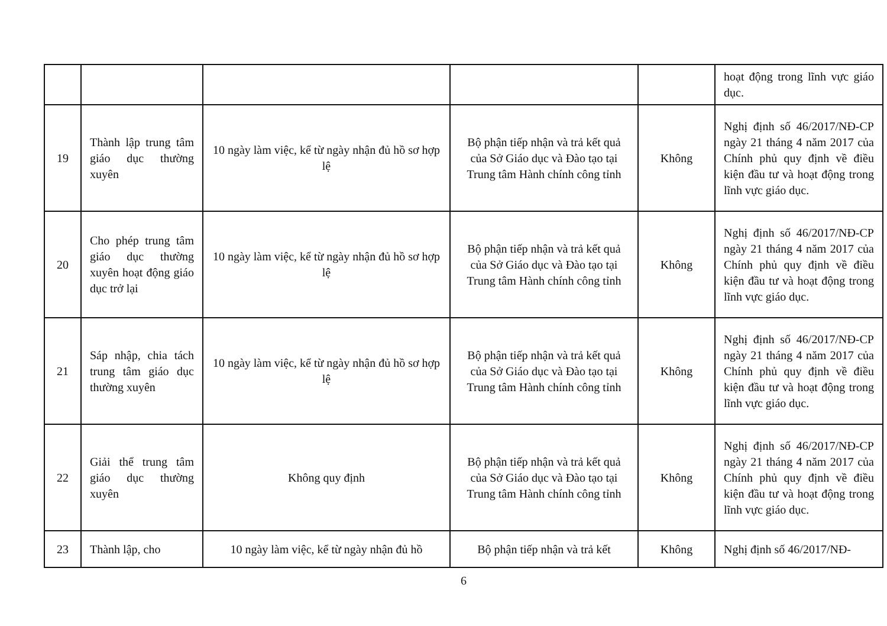| | | | | | hoạt động trong lĩnh vực giáo dục. |
| 19 | Thành lập trung tâm giáo dục thường xuyên | 10 ngày làm việc, kể từ ngày nhận đủ hồ sơ hợp lệ | Bộ phận tiếp nhận và trả kết quả của Sở Giáo dục và Đào tạo tại Trung tâm Hành chính công tỉnh | Không | Nghị định số 46/2017/NĐ-CP ngày 21 tháng 4 năm 2017 của Chính phủ quy định về điều kiện đầu tư và hoạt động trong lĩnh vực giáo dục. |
| 20 | Cho phép trung tâm giáo dục thường xuyên hoạt động giáo dục trở lại | 10 ngày làm việc, kể từ ngày nhận đủ hồ sơ hợp lệ | Bộ phận tiếp nhận và trả kết quả của Sở Giáo dục và Đào tạo tại Trung tâm Hành chính công tỉnh | Không | Nghị định số 46/2017/NĐ-CP ngày 21 tháng 4 năm 2017 của Chính phủ quy định về điều kiện đầu tư và hoạt động trong lĩnh vực giáo dục. |
| 21 | Sáp nhập, chia tách trung tâm giáo dục thường xuyên | 10 ngày làm việc, kể từ ngày nhận đủ hồ sơ hợp lệ | Bộ phận tiếp nhận và trả kết quả của Sở Giáo dục và Đào tạo tại Trung tâm Hành chính công tỉnh | Không | Nghị định số 46/2017/NĐ-CP ngày 21 tháng 4 năm 2017 của Chính phủ quy định về điều kiện đầu tư và hoạt động trong lĩnh vực giáo dục. |
| 22 | Giải thể trung tâm giáo dục thường xuyên | Không quy định | Bộ phận tiếp nhận và trả kết quả của Sở Giáo dục và Đào tạo tại Trung tâm Hành chính công tỉnh | Không | Nghị định số 46/2017/NĐ-CP ngày 21 tháng 4 năm 2017 của Chính phủ quy định về điều kiện đầu tư và hoạt động trong lĩnh vực giáo dục. |
| 23 | Thành lập, cho | 10 ngày làm việc, kể từ ngày nhận đủ hồ | Bộ phận tiếp nhận và trả kết | Không | Nghị định số 46/2017/NĐ- |
6